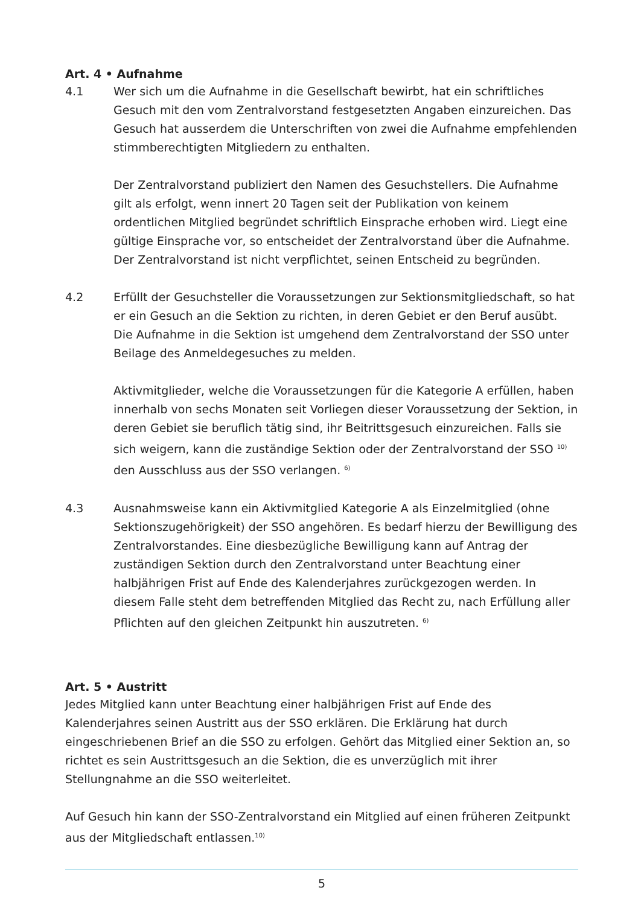Art. 4 • Aufnahme
4.1 Wer sich um die Aufnahme in die Gesellschaft bewirbt, hat ein schriftliches Gesuch mit den vom Zentralvorstand festgesetzten Angaben einzureichen. Das Gesuch hat ausserdem die Unterschriften von zwei die Aufnahme empfehlenden stimmberechtigten Mitgliedern zu enthalten.
Der Zentralvorstand publiziert den Namen des Gesuchstellers. Die Aufnahme gilt als erfolgt, wenn innert 20 Tagen seit der Publikation von keinem ordentlichen Mitglied begründet schriftlich Einsprache erhoben wird. Liegt eine gültige Einsprache vor, so entscheidet der Zentralvorstand über die Aufnahme. Der Zentralvorstand ist nicht verpflichtet, seinen Entscheid zu begründen.
4.2 Erfüllt der Gesuchsteller die Voraussetzungen zur Sektionsmitgliedschaft, so hat er ein Gesuch an die Sektion zu richten, in deren Gebiet er den Beruf ausübt. Die Aufnahme in die Sektion ist umgehend dem Zentralvorstand der SSO unter Beilage des Anmeldegesuches zu melden.
Aktivmitglieder, welche die Voraussetzungen für die Kategorie A erfüllen, haben innerhalb von sechs Monaten seit Vorliegen dieser Voraussetzung der Sektion, in deren Gebiet sie beruflich tätig sind, ihr Beitrittsgesuch einzureichen. Falls sie sich weigern, kann die zuständige Sektion oder der Zentralvorstand der SSO <sup>10)</sup> den Ausschluss aus der SSO verlangen. <sup>6)</sup>
4.3 Ausnahmsweise kann ein Aktivmitglied Kategorie A als Einzelmitglied (ohne Sektionszugehörigkeit) der SSO angehören. Es bedarf hierzu der Bewilligung des Zentralvorstandes. Eine diesbezügliche Bewilligung kann auf Antrag der zuständigen Sektion durch den Zentralvorstand unter Beachtung einer halbjährigen Frist auf Ende des Kalenderjahres zurückgezogen werden. In diesem Falle steht dem betreffenden Mitglied das Recht zu, nach Erfüllung aller Pflichten auf den gleichen Zeitpunkt hin auszutreten. <sup>6)</sup>
Art. 5 • Austritt
Jedes Mitglied kann unter Beachtung einer halbjährigen Frist auf Ende des Kalenderjahres seinen Austritt aus der SSO erklären. Die Erklärung hat durch eingeschriebenen Brief an die SSO zu erfolgen. Gehört das Mitglied einer Sektion an, so richtet es sein Austrittsgesuch an die Sektion, die es unverzüglich mit ihrer Stellungnahme an die SSO weiterleitet.
Auf Gesuch hin kann der SSO-Zentralvorstand ein Mitglied auf einen früheren Zeitpunkt aus der Mitgliedschaft entlassen.<sup>10)</sup>
5